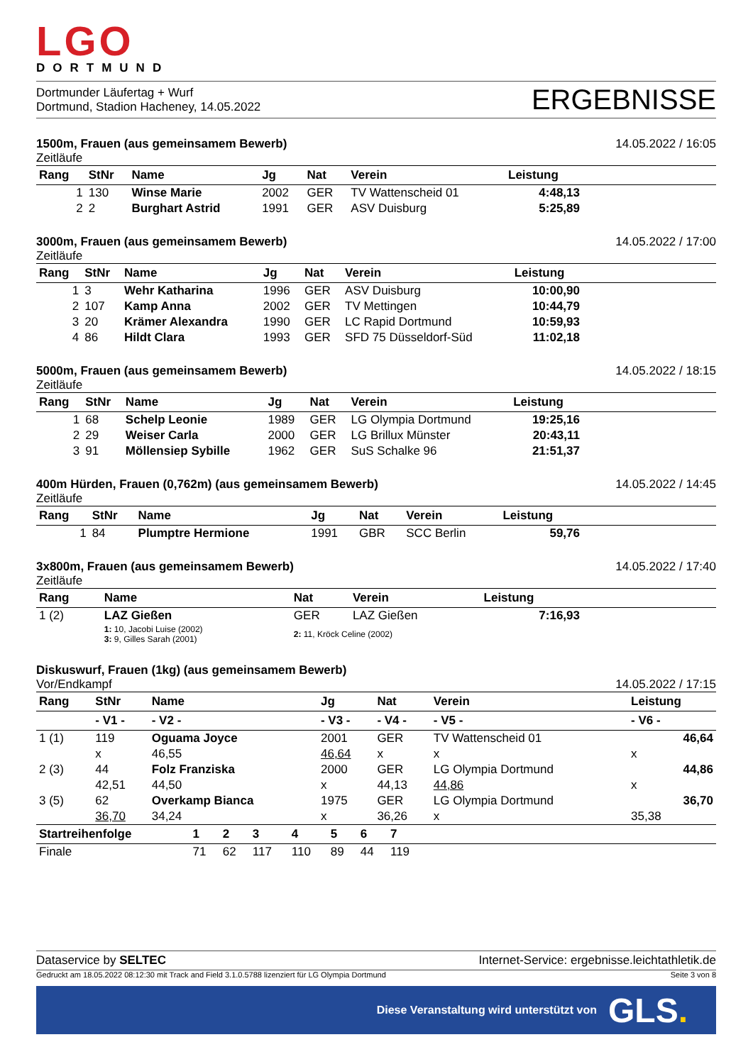LGO
DORTMUND
Dortmunder Läufertag + Wurf
Dortmund, Stadion Hacheney, 14.05.2022
ERGEBNISSE
1500m, Frauen (aus gemeinsamem Bewerb) 14.05.2022 / 16:05
Zeitläufe
| Rang | StNr | Name | Jg | Nat | Verein | Leistung | |
| --- | --- | --- | --- | --- | --- | --- | --- |
| 1 | 130 | Winse Marie | 2002 | GER | TV Wattenscheid 01 | 4:48,13 | |
| 2 | 2 | Burghart Astrid | 1991 | GER | ASV Duisburg | 5:25,89 | |
3000m, Frauen (aus gemeinsamem Bewerb) 14.05.2022 / 17:00
Zeitläufe
| Rang | StNr | Name | Jg | Nat | Verein | Leistung | |
| --- | --- | --- | --- | --- | --- | --- | --- |
| 1 | 3 | Wehr Katharina | 1996 | GER | ASV Duisburg | 10:00,90 | |
| 2 | 107 | Kamp Anna | 2002 | GER | TV Mettingen | 10:44,79 | |
| 3 | 20 | Krämer Alexandra | 1990 | GER | LC Rapid Dortmund | 10:59,93 | |
| 4 | 86 | Hildt Clara | 1993 | GER | SFD 75 Düsseldorf-Süd | 11:02,18 | |
5000m, Frauen (aus gemeinsamem Bewerb) 14.05.2022 / 18:15
Zeitläufe
| Rang | StNr | Name | Jg | Nat | Verein | Leistung | |
| --- | --- | --- | --- | --- | --- | --- | --- |
| 1 | 68 | Schelp Leonie | 1989 | GER | LG Olympia Dortmund | 19:25,16 | |
| 2 | 29 | Weiser Carla | 2000 | GER | LG Brillux Münster | 20:43,11 | |
| 3 | 91 | Möllensiep Sybille | 1962 | GER | SuS Schalke 96 | 21:51,37 | |
400m Hürden, Frauen (0,762m) (aus gemeinsamem Bewerb) 14.05.2022 / 14:45
Zeitläufe
| Rang | StNr | Name | Jg | Nat | Verein | Leistung | |
| --- | --- | --- | --- | --- | --- | --- | --- |
| 1 | 84 | Plumptre Hermione | 1991 | GBR | SCC Berlin | 59,76 | |
3x800m, Frauen (aus gemeinsamem Bewerb) 14.05.2022 / 17:40
Zeitläufe
| Rang | Name | Nat | Verein | Leistung | |
| --- | --- | --- | --- | --- | --- |
| 1 (2) | LAZ Gießen | GER | LAZ Gießen | 7:16,93 | |
| | 1: 10, Jacobi Luise (2002) 3: 9, Gilles Sarah (2001) | 2: 11, Kröck Celine (2002) | | | |
Diskuswurf, Frauen (1kg) (aus gemeinsamem Bewerb)
Vor/Endkampf 14.05.2022 / 17:15
| Rang | StNr | Name | Jg | Nat | Verein | Leistung |
| --- | --- | --- | --- | --- | --- | --- |
| | - V1 - | - V2 - | - V3 - | - V4 - | - V5 - | - V6 - |
| 1 (1) | 119 | Oguama Joyce | 2001 | GER | TV Wattenscheid 01 | 46,64 |
| | x | 46,55 | 46,64 | x | x | x |
| 2 (3) | 44 | Folz Franziska | 2000 | GER | LG Olympia Dortmund | 44,86 |
| | 42,51 | 44,50 | x | 44,13 | 44,86 | x |
| 3 (5) | 62 | Overkamp Bianca | 1975 | GER | LG Olympia Dortmund | 36,70 |
| | 36,70 | 34,24 | x | 36,26 | x | 35,38 |
| Startreihenfolge | 1 | 2 | 3 | 4 | 5 | 6 | 7 | |
| --- | --- | --- | --- | --- | --- | --- | --- | --- |
| Finale | 71 | 62 | 117 | 110 | 89 | 44 | 119 | |
Dataservice by SELTEC Internet-Service: ergebnisse.leichtathletik.de
Gedruckt am 18.05.2022 08:12:30 mit Track and Field 3.1.0.5788 lizenziert für LG Olympia Dortmund Seite 3 von 8
Diese Veranstaltung wird unterstützt von GLS.